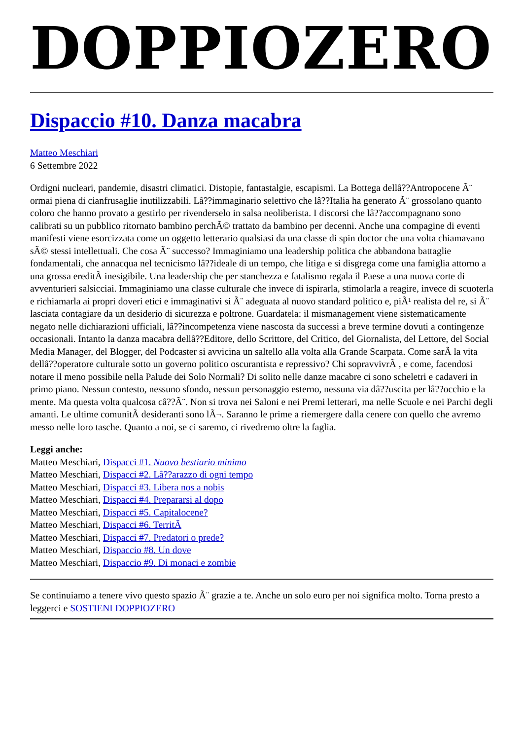DOPPIOZERO
Dispaccio #10. Danza macabra
Matteo Meschiari
6 Settembre 2022
Ordigni nucleari, pandemie, disastri climatici. Distopie, fantastalgie, escapismi. La Bottega dellâ??Antropocene Ã¨ ormai piena di cianfrusaglie inutilizzabili. Lâ??immaginario selettivo che lâ??Italia ha generato Ã¨ grossolano quanto coloro che hanno provato a gestirlo per rivenderselo in salsa neoliberista. I discorsi che lâ??accompagnano sono calibrati su un pubblico ritornato bambino perchÃ© trattato da bambino per decenni. Anche una compagine di eventi manifesti viene esorcizzata come un oggetto letterario qualsiasi da una classe di spin doctor che una volta chiamavano sÃ© stessi intellettuali. Che cosa Ã¨ successo? Immaginiamo una leadership politica che abbandona battaglie fondamentali, che annacqua nel tecnicismo lâ??ideale di un tempo, che litiga e si disgrega come una famiglia attorno a una grossa ereditÃ inesigibile. Una leadership che per stanchezza e fatalismo regala il Paese a una nuova corte di avventurieri salsicciai. Immaginiamo una classe culturale che invece di ispirarla, stimolarla a reagire, invece di scuoterla e richiamarla ai propri doveri etici e immaginativi si Ã¨ adeguata al nuovo standard politico e, piÃ¹ realista del re, si Ã¨ lasciata contagiare da un desiderio di sicurezza e poltrone. Guardatela: il mismanagement viene sistematicamente negato nelle dichiarazioni ufficiali, lâ??incompetenza viene nascosta da successi a breve termine dovuti a contingenze occasionali. Intanto la danza macabra dellâ??Editore, dello Scrittore, del Critico, del Giornalista, del Lettore, del Social Media Manager, del Blogger, del Podcaster si avvicina un saltello alla volta alla Grande Scarpata. Come sarÃ la vita dellâ??operatore culturale sotto un governo politico oscurantista e repressivo? Chi sopravvivrÃ , e come, facendosi notare il meno possibile nella Palude dei Solo Normali? Di solito nelle danze macabre ci sono scheletri e cadaveri in primo piano. Nessun contesto, nessuno sfondo, nessun personaggio esterno, nessuna via dâ??uscita per lâ??occhio e la mente. Ma questa volta qualcosa câ??Ã¨. Non si trova nei Saloni e nei Premi letterari, ma nelle Scuole e nei Parchi degli amanti. Le ultime comunitÃ desideranti sono lÃ¬. Saranno le prime a riemergere dalla cenere con quello che avremo messo nelle loro tasche. Quanto a noi, se ci saremo, ci rivedremo oltre la faglia.
Leggi anche:
Matteo Meschiari, Dispacci #1. Nuovo bestiario minimo
Matteo Meschiari, Dispacci #2. Lâ??arazzo di ogni tempo
Matteo Meschiari, Dispacci #3. Libera nos a nobis
Matteo Meschiari, Dispacci #4. Prepararsi al dopo
Matteo Meschiari, Dispacci #5. Capitalocene?
Matteo Meschiari, Dispacci #6. TerritÃ
Matteo Meschiari, Dispacci #7. Predatori o prede?
Matteo Meschiari, Dispaccio #8. Un dove
Matteo Meschiari, Dispaccio #9. Di monaci e zombie
Se continuiamo a tenere vivo questo spazio Ã¨ grazie a te. Anche un solo euro per noi significa molto. Torna presto a leggerci e SOSTIENI DOPPIOZERO